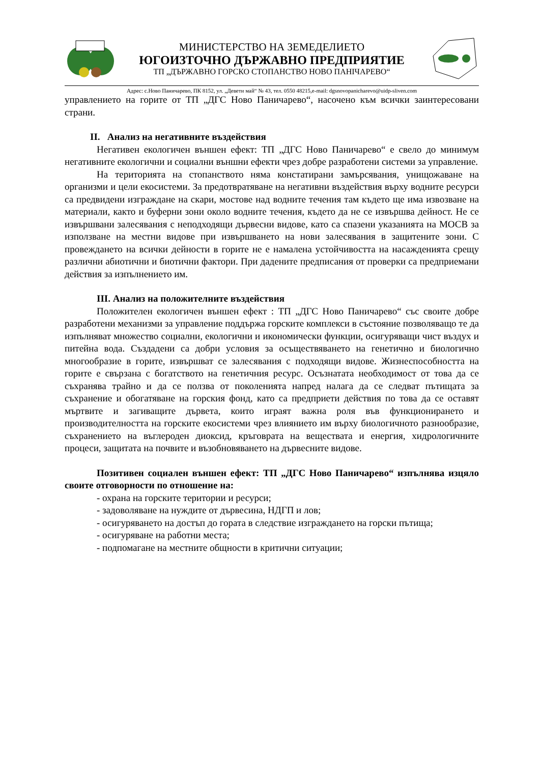МИНИСТЕРСТВО НА ЗЕМЕДЕЛИЕТО
ЮГОИЗТОЧНО ДЪРЖАВНО ПРЕДПРИЯТИЕ
ТП „ДЪРЖАВНО ГОРСКО СТОПАНСТВО НОВО ПАНIЧАРЕВО“
Адрес: с.Ново Паничарево, ПК 8152, ул. „Девети май“ № 43, тел. 0550 48215,e-mail: dgsnovopanicharevo@uidp-sliven.com
управлението на горите от ТП „ДГС Ново Паничарево“, насочено към всички заинтересовани страни.
II. Анализ на негативните въздействия
Негативен екологичен външен ефект: ТП „ДГС Ново Паничарево“ е свело до минимум негативните екологични и социални външни ефекти чрез добре разработени системи за управление.
На територията на стопанството няма констатирани замърсявания, унищожаване на организми и цели екосистеми. За предотвратяване на негативни въздействия върху водните ресурси са предвидени изграждане на скари, мостове над водните течения там където ще има извозване на материали, както и буферни зони около водните течения, където да не се извършва дейност. Не се извършвани залесявания с неподходящи дървесни видове, като са спазени указанията на МОСВ за използване на местни видове при извършването на нови залесявания в защитените зони. С провеждането на всички дейности в горите не е намалена устойчивостта на насажденията срещу различни абиотични и биотични фактори. При дадените предписания от проверки са предприемани действия за изпълнението им.
III. Анализ на положителните въздействия
Положителен екологичен външен ефект : ТП „ДГС Ново Паничарево“ със своите добре разработени механизми за управление поддържа горските комплекси в състояние позволяващо те да изпълняват множество социални, екологични и икономически функции, осигуряващи чист въздух и питейна вода. Създадени са добри условия за осъществяването на генетично и биологично многообразие в горите, извършват се залесявания с подходящи видове. Жизнеспособността на горите е свързана с богатството на генетичния ресурс. Осъзнатата необходимост от това да се съхранява трайно и да се ползва от поколенията напред налага да се следват пътищата за съхранение и обогатяване на горския фонд, като са предприети действия по това да се оставят мъртвите и загиващите дървета, които играят важна роля във функционирането и производителността на горските екосистеми чрез влиянието им върху биологичното разнообразие, съхранението на въглероден диоксид, кръговрата на веществата и енергия, хидрологичните процеси, защитата на почвите и възобновяването на дървесните видове.
Позитивен социален външен ефект: ТП „ДГС Ново Паничарево“ изпълнява изцяло своите отговорности по отношение на:
- охрана на горските територии и ресурси;
- задоволяване на нуждите от дървесина, НДГП и лов;
- осигуряването на достъп до гората в следствие изграждането на горски пътища;
- осигуряване на работни места;
- подпомагане на местните общности в критични ситуации;